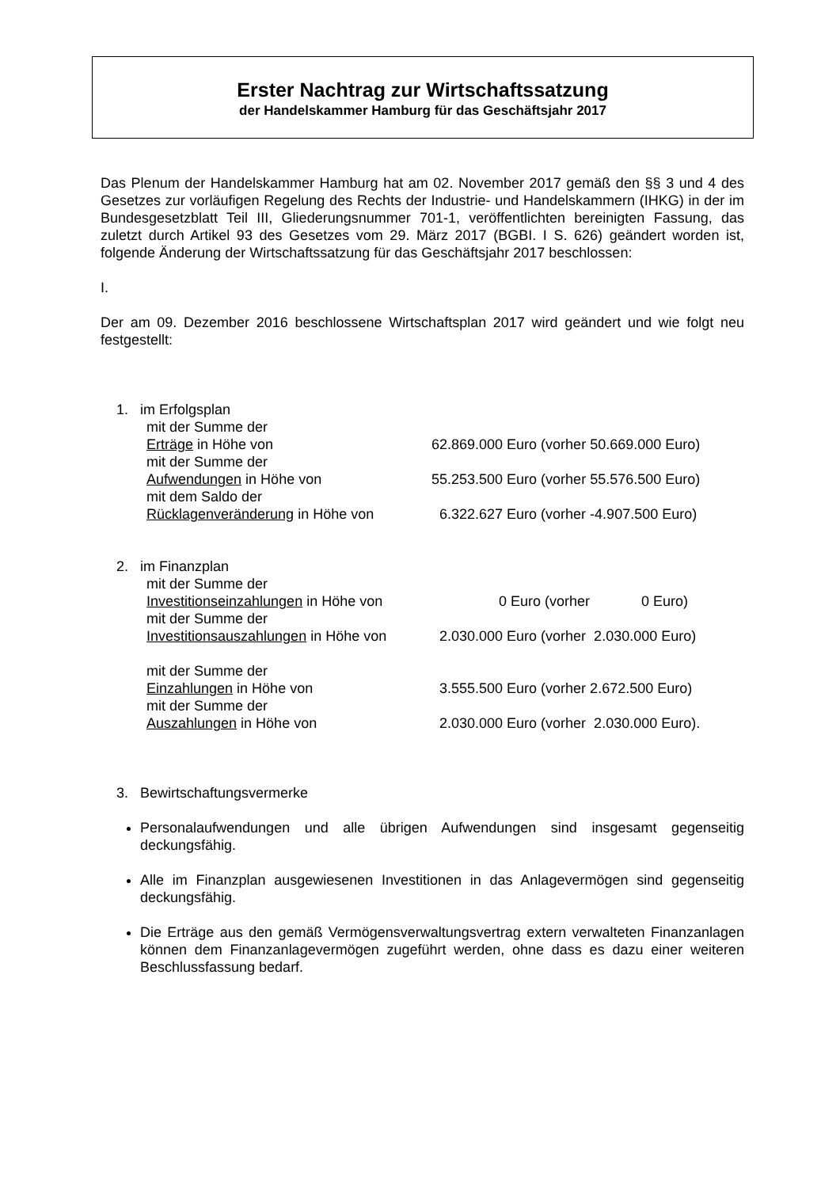Erster Nachtrag zur Wirtschaftssatzung
der Handelskammer Hamburg für das Geschäftsjahr 2017
Das Plenum der Handelskammer Hamburg hat am 02. November 2017 gemäß den §§ 3 und 4 des Gesetzes zur vorläufigen Regelung des Rechts der Industrie- und Handelskammern (IHKG) in der im Bundesgesetzblatt Teil III, Gliederungsnummer 701-1, veröffentlichten bereinigten Fassung, das zuletzt durch Artikel 93 des Gesetzes vom 29. März 2017 (BGBI. I S. 626) geändert worden ist, folgende Änderung der Wirtschaftssatzung für das Geschäftsjahr 2017 beschlossen:
I.
Der am 09. Dezember 2016 beschlossene Wirtschaftsplan 2017 wird geändert und wie folgt neu festgestellt:
1. im Erfolgsplan
mit der Summe der
Erträge in Höhe von 62.869.000 Euro (vorher 50.669.000 Euro)
mit der Summe der
Aufwendungen in Höhe von 55.253.500 Euro (vorher 55.576.500 Euro)
mit dem Saldo der
Rücklagenveränderung in Höhe von 6.322.627 Euro (vorher -4.907.500 Euro)
2. im Finanzplan
mit der Summe der
Investitionseinzahlungen in Höhe von 0 Euro (vorher 0 Euro)
mit der Summe der
Investitionsauszahlungen in Höhe von 2.030.000 Euro (vorher 2.030.000 Euro)
mit der Summe der
Einzahlungen in Höhe von 3.555.500 Euro (vorher 2.672.500 Euro)
mit der Summe der
Auszahlungen in Höhe von 2.030.000 Euro (vorher 2.030.000 Euro).
3. Bewirtschaftungsvermerke
Personalaufwendungen und alle übrigen Aufwendungen sind insgesamt gegenseitig deckungsfähig.
Alle im Finanzplan ausgewiesenen Investitionen in das Anlagevermögen sind gegenseitig deckungsfähig.
Die Erträge aus den gemäß Vermögensverwaltungsvertrag extern verwalteten Finanzanlagen können dem Finanzanlagevermögen zugeführt werden, ohne dass es dazu einer weiteren Beschlussfassung bedarf.